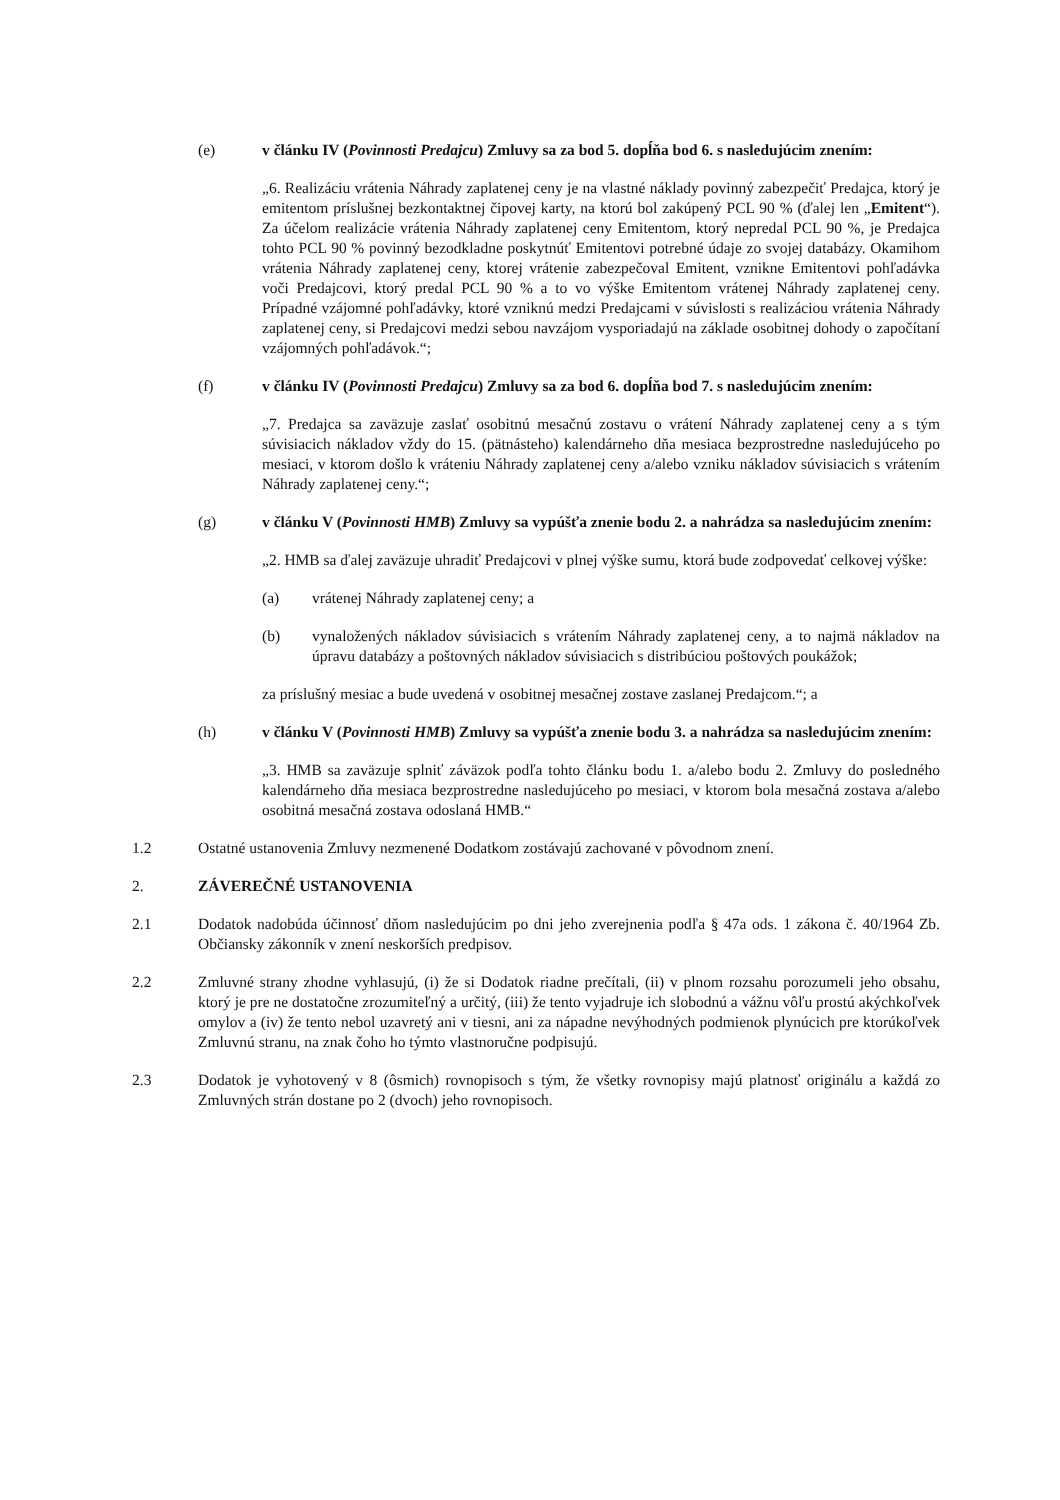(e) v článku IV (Povinnosti Predajcu) Zmluvy sa za bod 5. dopĺňa bod 6. s nasledujúcim znením:
„6. Realizáciu vrátenia Náhrady zaplatenej ceny je na vlastné náklady povinný zabezpečiť Predajca, ktorý je emitentom príslušnej bezkontaktnej čipovej karty, na ktorú bol zakúpený PCL 90 % (ďalej len „Emitent“). Za účelom realizácie vrátenia Náhrady zaplatenej ceny Emitentom, ktorý nepredal PCL 90 %, je Predajca tohto PCL 90 % povinný bezodkladne poskytnúť Emitentovi potrebné údaje zo svojej databázy. Okamihom vrátenia Náhrady zaplatenej ceny, ktorej vrátenie zabezpečoval Emitent, vznikne Emitentovi pohľadávka voči Predajcovi, ktorý predal PCL 90 % a to vo výške Emitentom vrátenej Náhrady zaplatenej ceny. Prípadné vzájomné pohľadávky, ktoré vzniknú medzi Predajcami v súvislosti s realizáciou vrátenia Náhrady zaplatenej ceny, si Predajcovi medzi sebou navzájom vysporiadajú na základe osobitnej dohody o započítaní vzájomných pohľadávok.“;
(f) v článku IV (Povinnosti Predajcu) Zmluvy sa za bod 6. dopĺňa bod 7. s nasledujúcim znením:
„7. Predajca sa zaväzuje zaslať osobitnú mesačnú zostavu o vrátení Náhrady zaplatenej ceny a s tým súvisiacich nákladov vždy do 15. (pätnásteho) kalendárneho dňa mesiaca bezprostredne nasledujúceho po mesiaci, v ktorom došlo k vráteniu Náhrady zaplatenej ceny a/alebo vzniku nákladov súvisiacich s vrátením Náhrady zaplatenej ceny.“;
(g) v článku V (Povinnosti HMB) Zmluvy sa vypúšťa znenie bodu 2. a nahrádza sa nasledujúcim znením:
„2. HMB sa ďalej zaväzuje uhradiť Predajcovi v plnej výške sumu, ktorá bude zodpovedať celkovej výške:
(a) vrátenej Náhrady zaplatenej ceny; a
(b) vynaložených nákladov súvisiacich s vrátením Náhrady zaplatenej ceny, a to najmä nákladov na úpravu databázy a poštovných nákladov súvisiacich s distribúciou poštových poukážok;
za príslušný mesiac a bude uvedená v osobitnej mesačnej zostave zaslanej Predajcom.“; a
(h) v článku V (Povinnosti HMB) Zmluvy sa vypúšťa znenie bodu 3. a nahrádza sa nasledujúcim znením:
„3. HMB sa zaväzuje splniť záväzok podľa tohto článku bodu 1. a/alebo bodu 2. Zmluvy do posledného kalendárneho dňa mesiaca bezprostredne nasledujúceho po mesiaci, v ktorom bola mesačná zostava a/alebo osobitná mesačná zostava odoslaná HMB.“
1.2 Ostatné ustanovenia Zmluvy nezmenené Dodatkom zostávajú zachované v pôvodnom znení.
2. ZÁVEREČNÉ USTANOVENIA
2.1 Dodatok nadobúda účinnosť dňom nasledujúcim po dni jeho zverejnenia podľa § 47a ods. 1 zákona č. 40/1964 Zb. Občiansky zákonník v znení neskorších predpisov.
2.2 Zmluvné strany zhodne vyhlasujú, (i) že si Dodatok riadne prečítali, (ii) v plnom rozsahu porozumeli jeho obsahu, ktorý je pre ne dostatočne zrozumiteľný a určitý, (iii) že tento vyjadruje ich slobodnú a vážnu vôľu prostú akýchkoľvek omylov a (iv) že tento nebol uzavretý ani v tiesni, ani za nápadne nevýhodných podmienok plynúcich pre ktorúkoľvek Zmluvnú stranu, na znak čoho ho týmto vlastnoručne podpisujú.
2.3 Dodatok je vyhotovený v 8 (ôsmich) rovnopisoch s tým, že všetky rovnopisy majú platnosť originálu a každá zo Zmluvných strán dostane po 2 (dvoch) jeho rovnopisoch.